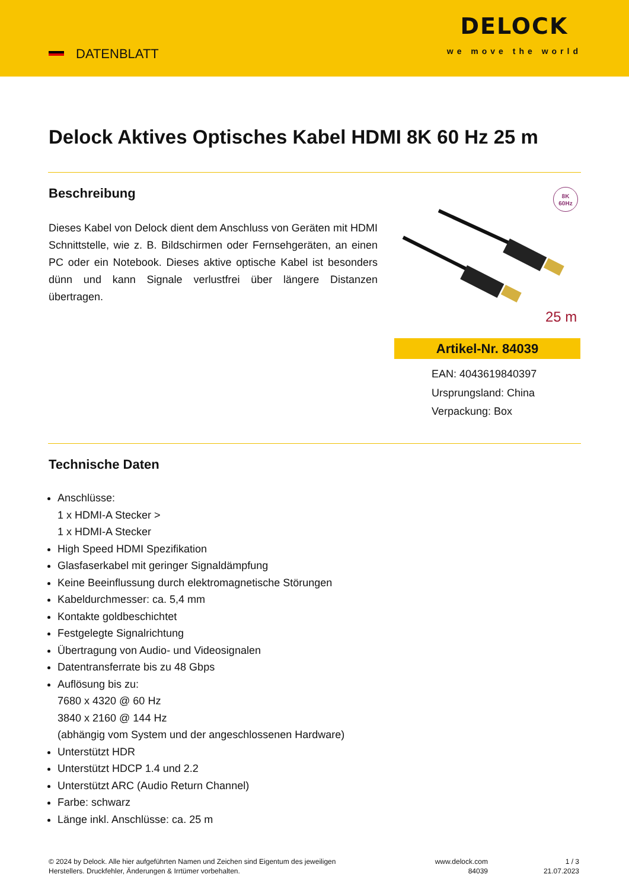DATENBLATT
DELOCK
we move the world
Delock Aktives Optisches Kabel HDMI 8K 60 Hz 25 m
Beschreibung
Dieses Kabel von Delock dient dem Anschluss von Geräten mit HDMI Schnittstelle, wie z. B. Bildschirmen oder Fernsehgeräten, an einen PC oder ein Notebook. Dieses aktive optische Kabel ist besonders dünn und kann Signale verlustfrei über längere Distanzen übertragen.
8K
60Hz
25 m
Artikel-Nr. 84039
EAN: 4043619840397
Ursprungsland: China
Verpackung: Box
Technische Daten
Anschlüsse:
1 x HDMI-A Stecker >
1 x HDMI-A Stecker
High Speed HDMI Spezifikation
Glasfaserkabel mit geringer Signaldämpfung
Keine Beeinflussung durch elektromagnetische Störungen
Kabeldurchmesser: ca. 5,4 mm
Kontakte goldbeschichtet
Festgelegte Signalrichtung
Übertragung von Audio- und Videosignalen
Datentransferrate bis zu 48 Gbps
Auflösung bis zu:
7680 x 4320 @ 60 Hz
3840 x 2160 @ 144 Hz
(abhängig vom System und der angeschlossenen Hardware)
Unterstützt HDR
Unterstützt HDCP 1.4 und 2.2
Unterstützt ARC (Audio Return Channel)
Farbe: schwarz
Länge inkl. Anschlüsse: ca. 25 m
© 2024 by Delock. Alle hier aufgeführten Namen und Zeichen sind Eigentum des jeweiligen
Herstellers. Druckfehler, Änderungen & Irrtümer vorbehalten.
www.delock.com
84039
1 / 3
21.07.2023